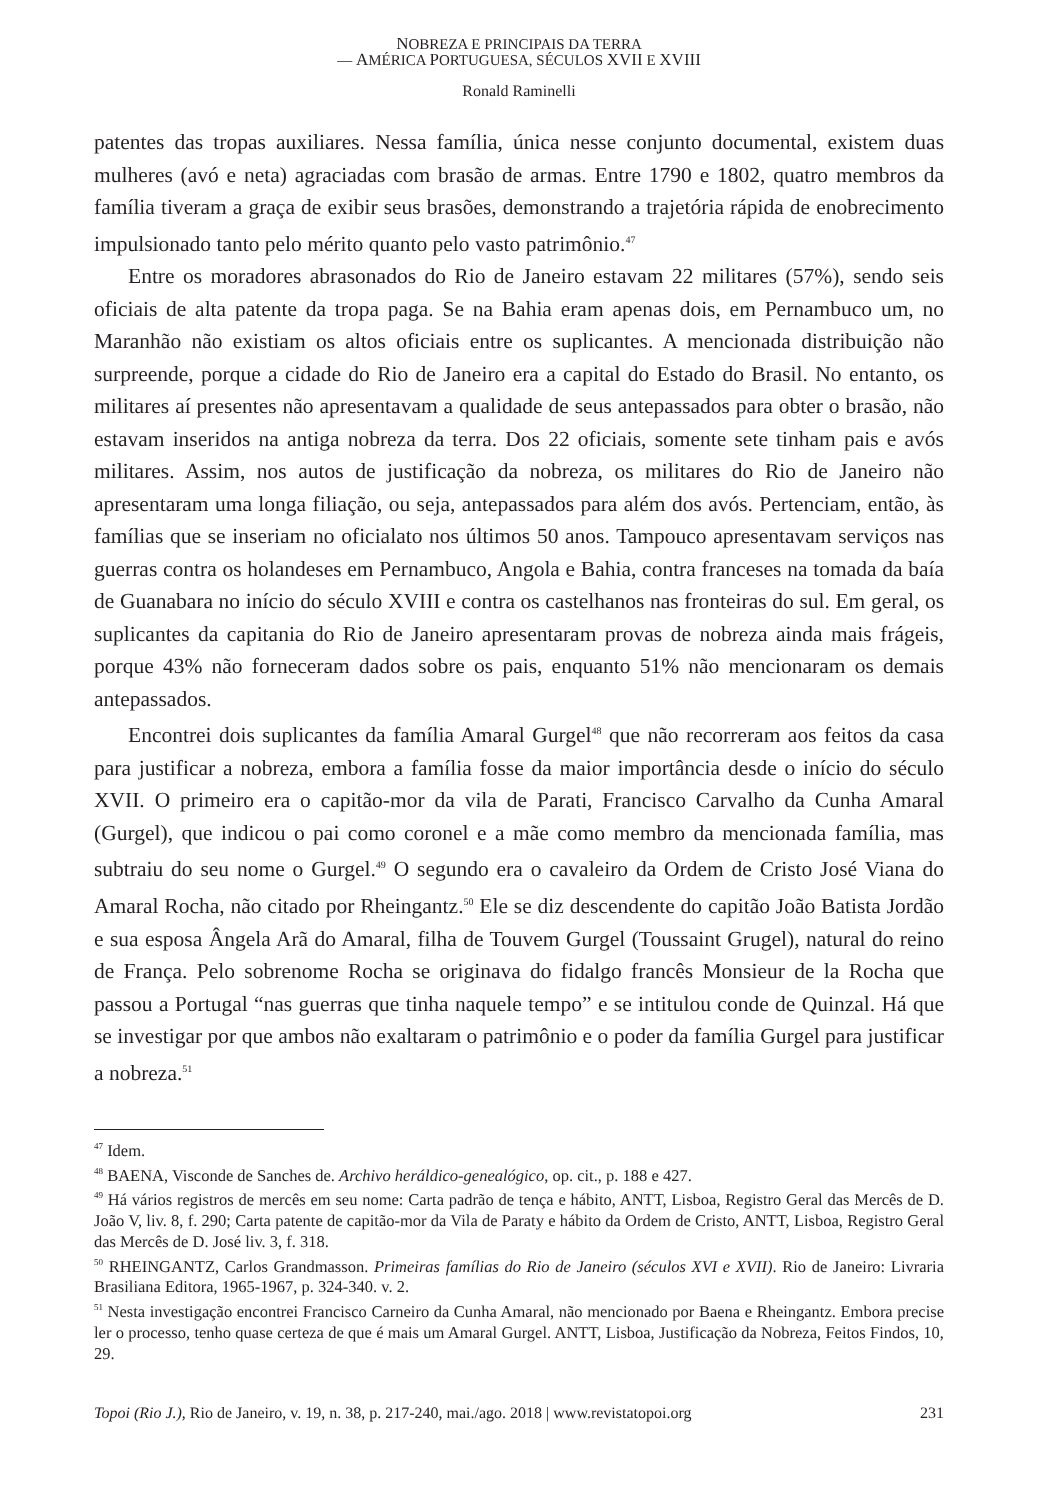NOBREZA E PRINCIPAIS DA TERRA
— AMÉRICA PORTUGUESA, SÉCULOS XVII E XVIII
Ronald Raminelli
patentes das tropas auxiliares. Nessa família, única nesse conjunto documental, existem duas mulheres (avó e neta) agraciadas com brasão de armas. Entre 1790 e 1802, quatro membros da família tiveram a graça de exibir seus brasões, demonstrando a trajetória rápida de enobrecimento impulsionado tanto pelo mérito quanto pelo vasto patrimônio.<sup>47</sup>
Entre os moradores abrasonados do Rio de Janeiro estavam 22 militares (57%), sendo seis oficiais de alta patente da tropa paga. Se na Bahia eram apenas dois, em Pernambuco um, no Maranhão não existiam os altos oficiais entre os suplicantes. A mencionada distribuição não surpreende, porque a cidade do Rio de Janeiro era a capital do Estado do Brasil. No entanto, os militares aí presentes não apresentavam a qualidade de seus antepassados para obter o brasão, não estavam inseridos na antiga nobreza da terra. Dos 22 oficiais, somente sete tinham pais e avós militares. Assim, nos autos de justificação da nobreza, os militares do Rio de Janeiro não apresentaram uma longa filiação, ou seja, antepassados para além dos avós. Pertenciam, então, às famílias que se inseriam no oficialato nos últimos 50 anos. Tampouco apresentavam serviços nas guerras contra os holandeses em Pernambuco, Angola e Bahia, contra franceses na tomada da baía de Guanabara no início do século XVIII e contra os castelhanos nas fronteiras do sul. Em geral, os suplicantes da capitania do Rio de Janeiro apresentaram provas de nobreza ainda mais frágeis, porque 43% não forneceram dados sobre os pais, enquanto 51% não mencionaram os demais antepassados.
Encontrei dois suplicantes da família Amaral Gurgel<sup>48</sup> que não recorreram aos feitos da casa para justificar a nobreza, embora a família fosse da maior importância desde o início do século XVII. O primeiro era o capitão-mor da vila de Parati, Francisco Carvalho da Cunha Amaral (Gurgel), que indicou o pai como coronel e a mãe como membro da mencionada família, mas subtraiu do seu nome o Gurgel.<sup>49</sup> O segundo era o cavaleiro da Ordem de Cristo José Viana do Amaral Rocha, não citado por Rheingantz.<sup>50</sup> Ele se diz descendente do capitão João Batista Jordão e sua esposa Ângela Arã do Amaral, filha de Touvem Gurgel (Toussaint Grugel), natural do reino de França. Pelo sobrenome Rocha se originava do fidalgo francês Monsieur de la Rocha que passou a Portugal “nas guerras que tinha naquele tempo” e se intitulou conde de Quinzal. Há que se investigar por que ambos não exaltaram o patrimônio e o poder da família Gurgel para justificar a nobreza.<sup>51</sup>
<sup>47</sup> Idem.
<sup>48</sup> BAENA, Visconde de Sanches de. Archivo heráldico-genealógico, op. cit., p. 188 e 427.
<sup>49</sup> Há vários registros de mercês em seu nome: Carta padrão de tença e hábito, ANTT, Lisboa, Registro Geral das Mercês de D. João V, liv. 8, f. 290; Carta patente de capitão-mor da Vila de Paraty e hábito da Ordem de Cristo, ANTT, Lisboa, Registro Geral das Mercês de D. José liv. 3, f. 318.
<sup>50</sup> RHEINGANTZ, Carlos Grandmasson. Primeiras famílias do Rio de Janeiro (séculos XVI e XVII). Rio de Janeiro: Livraria Brasiliana Editora, 1965-1967, p. 324-340. v. 2.
<sup>51</sup> Nesta investigação encontrei Francisco Carneiro da Cunha Amaral, não mencionado por Baena e Rheingantz. Embora precise ler o processo, tenho quase certeza de que é mais um Amaral Gurgel. ANTT, Lisboa, Justificação da Nobreza, Feitos Findos, 10, 29.
Topoi (Rio J.), Rio de Janeiro, v. 19, n. 38, p. 217-240, mai./ago. 2018 | www.revistatopoi.org 231